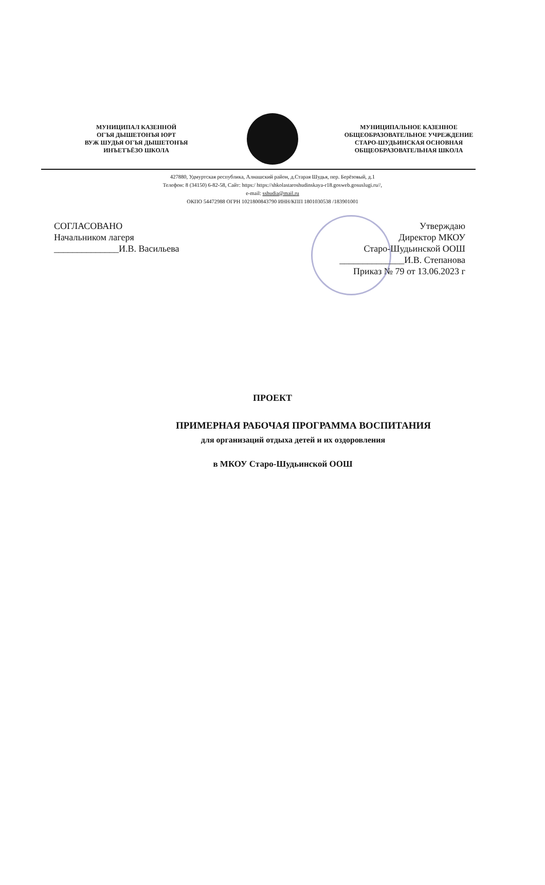МУНИЦИПАЛ КАЗЕННОЙ
ОГЪЯ ДЫШЕТОНЪЯ ЮРТ
ВУЖ ШУДЬЯ ОГЪЯ ДЫШЕТОНЪЯ
ИНЪЕТЪЁЗО ШКОЛА
МУНИЦИПАЛЬНОЕ КАЗЕННОЕ
ОБЩЕОБРАЗОВАТЕЛЬНОЕ УЧРЕЖДЕНИЕ
СТАРО-ШУДЬИНСКАЯ ОСНОВНАЯ
ОБЩЕОБРАЗОВАТЕЛЬНАЯ ШКОЛА
427880, Удмуртская республика, Алнашский район, д.Старая Шудья, пер. Берёзовый, д.1
Телефон: 8 (34150) 6-82-58, Сайт: https:/ https://shkolastaroshudinskaya-r18.gosweb.gosuslugi.ru//,
e-mail: sshudia@mail.ru
ОКПО 54472988 ОГРН 1021800843790 ИНН/КПП 1801030538 /183901001
СОГЛАСОВАНО
Начальником лагеря
______________И.В. Васильева
Утверждаю
Директор МКОУ
Старо-Шудьинской ООШ
______________И.В. Степанова
Приказ № 79 от 13.06.2023 г
ПРОЕКТ
ПРИМЕРНАЯ РАБОЧАЯ ПРОГРАММА ВОСПИТАНИЯ
для организаций отдыха детей и их оздоровления
в МКОУ Старо-Шудьинской ООШ